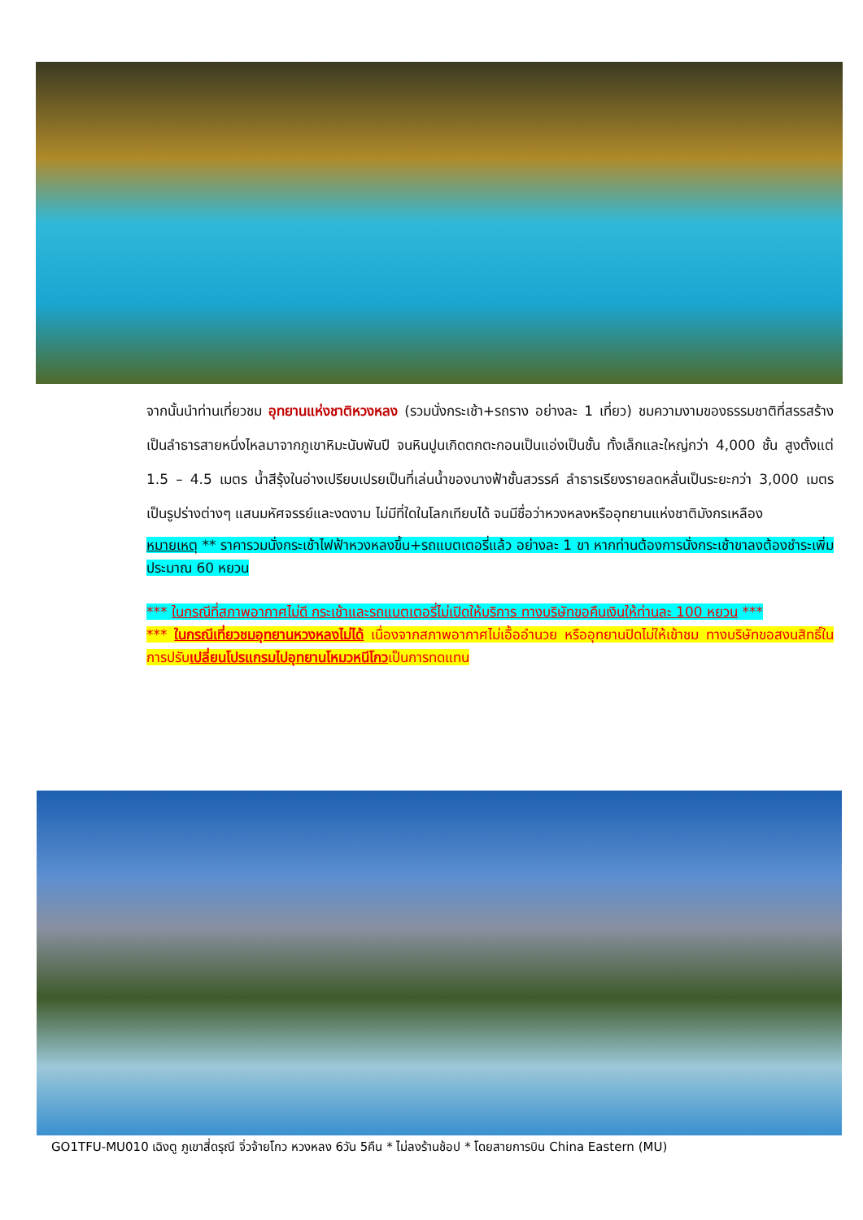จากนั้นนำท่านเที่ยวชม อุทยานแห่งชาติหวงหลง (รวมนั่งกระเช้า+รถราง อย่างละ 1 เที่ยว) ชมความงามของธรรมชาติที่สรรสร้างเป็นลำธารสายหนึ่งไหลมาจากภูเขาหิมะนับพันปี จนหินปูนเกิดตกตะกอนเป็นแอ่งเป็นชั้น ทั้งเล็กและใหญ่กว่า 4,000 ชั้น สูงตั้งแต่ 1.5 – 4.5 เมตร น้ำสีรุ้งในอ่างเปรียบเปรยเป็นที่เล่นน้ำของนางฟ้าชั้นสวรรค์ ลำธารเรียงรายลดหลั่นเป็นระยะกว่า 3,000 เมตร เป็นรูปร่างต่างๆ แสนมหัศจรรย์และงดงาม ไม่มีที่ใดในโลกเทียบได้ จนมีชื่อว่าหวงหลงหรืออุทยานแห่งชาติมังกรเหลือง
หมายเหตุ ** ราคารวมนั่งกระเช้าไฟฟ้าหวงหลงขึ้น+รถแบตเตอรี่แล้ว อย่างละ 1 ขา หากท่านต้องการนั่งกระเช้าขาลงต้องชำระเพิ่มประมาณ 60 หยวน
*** ในกรณีที่สภาพอากาศไม่ดี กระเช้าและรถแบตเตอรี่ไม่เปิดให้บริการ ทางบริษัทขอคืนเงินให้ท่านละ 100 หยวน ***
*** ในกรณีเที่ยวชมอุทยานหวงหลงไม่ได้ เนื่องจากสภาพอากาศไม่เอื้ออำนวย หรืออุทยานปิดไม่ให้เข้าชม ทางบริษัทขอสงนสิทธิ์ในการปรับเปลี่ยนโปรแกรมไปอุทยานโหมวหนีโกวเป็นการทดแทน
GO1TFU-MU010 เฉิงตู ภูเขาสี่ดรุณี จิ่วจ้ายโกว หวงหลง 6วัน 5คืน * ไม่ลงร้านช้อป * โดยสายการบิน China Eastern (MU)